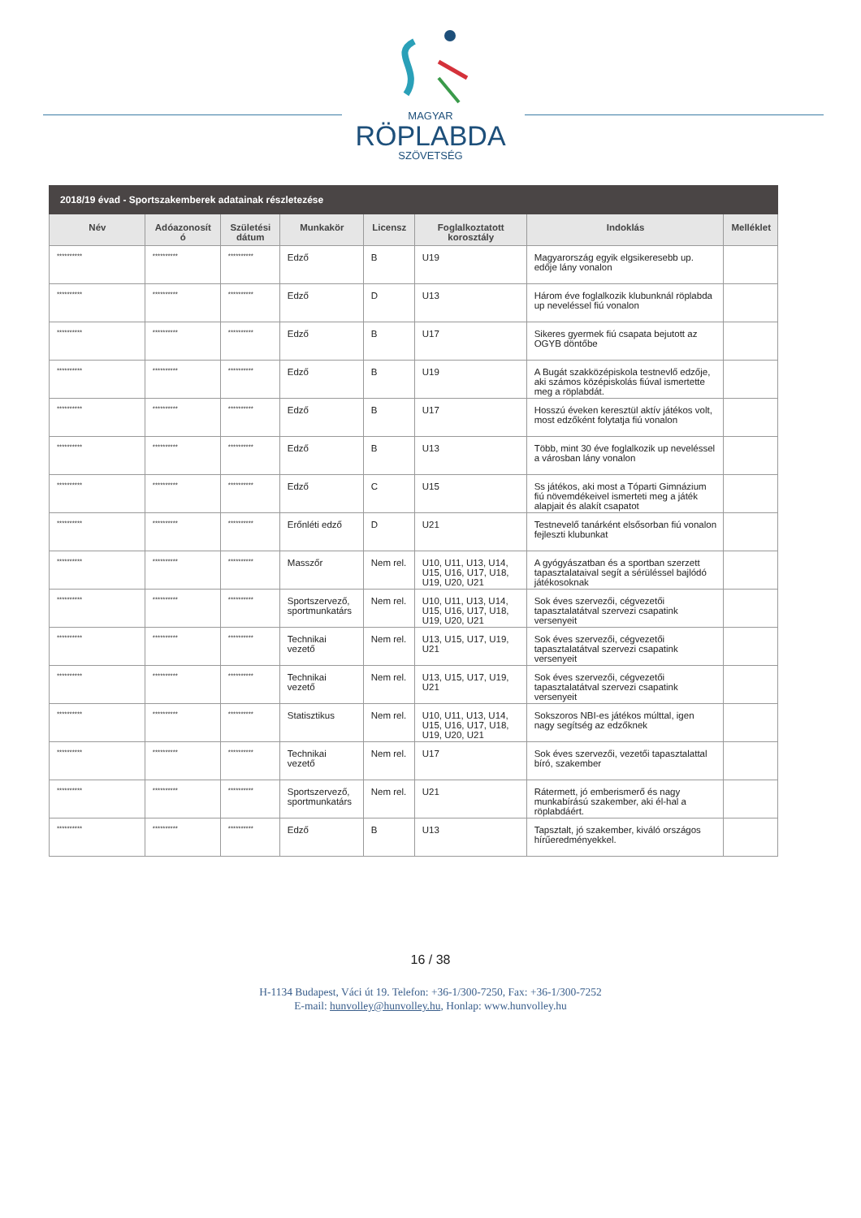MAGYAR
RÖPLABDA
SZÖVETSÉG
| 2018/19 évad - Sportszakemberek adatainak részletezése | | | | | | | |
| Név | Adóazonosít ó | Születési dátum | Munkakör | Licensz | Foglalkoztatott korosztály | Indoklás | Melléklet |
| ********** | ********** | ********** | Edző | B | U19 | Magyarország egyik elgsikeresebb up. edője lány vonalon | |
| ********** | ********** | ********** | Edző | D | U13 | Három éve foglalkozik klubunknál röplabda up neveléssel fiú vonalon | |
| ********** | ********** | ********** | Edző | B | U17 | Sikeres gyermek fiú csapata bejutott az OGYB döntőbe | |
| ********** | ********** | ********** | Edző | B | U19 | A Bugát szakközépiskola testnevlő edzője, aki számos középiskolás fiúval ismertette meg a röplabdát. | |
| ********** | ********** | ********** | Edző | B | U17 | Hosszú éveken keresztül aktív játékos volt, most edzőként folytatja fiú vonalon | |
| ********** | ********** | ********** | Edző | B | U13 | Több, mint 30 éve foglalkozik up neveléssel a városban lány vonalon | |
| ********** | ********** | ********** | Edző | C | U15 | Ss játékos, aki most a Tóparti Gimnázium fiú növemdékeivel ismerteti meg a játék alapjait és alakít csapatot | |
| ********** | ********** | ********** | Erőnléti edző | D | U21 | Testnevelő tanárként elsősorban fiú vonalon fejleszti klubunkat | |
| ********** | ********** | ********** | Masszőr | Nem rel. | U10, U11, U13, U14, U15, U16, U17, U18, U19, U20, U21 | A gyógyászatban és a sportban szerzett tapasztalataival segít a sérüléssel bajlódó játékosoknak | |
| ********** | ********** | ********** | Sportszervező, sportmunkatárs | Nem rel. | U10, U11, U13, U14, U15, U16, U17, U18, U19, U20, U21 | Sok éves szervezői, cégvezetői tapasztalatátval szervezi csapatink versenyeit | |
| ********** | ********** | ********** | Technikai vezető | Nem rel. | U13, U15, U17, U19, U21 | Sok éves szervezői, cégvezetői tapasztalatátval szervezi csapatink versenyeit | |
| ********** | ********** | ********** | Technikai vezető | Nem rel. | U13, U15, U17, U19, U21 | Sok éves szervezői, cégvezetői tapasztalatátval szervezi csapatink versenyeit | |
| ********** | ********** | ********** | Statisztikus | Nem rel. | U10, U11, U13, U14, U15, U16, U17, U18, U19, U20, U21 | Sokszoros NBI-es játékos múlttal, igen nagy segítség az edzőknek | |
| ********** | ********** | ********** | Technikai vezető | Nem rel. | U17 | Sok éves szervezői, vezetői tapasztalattal bíró, szakember | |
| ********** | ********** | ********** | Sportszervező, sportmunkatárs | Nem rel. | U21 | Rátermett, jó emberismerő és nagy munkabírású szakember, aki él-hal a röplabdáért. | |
| ********** | ********** | ********** | Edző | B | U13 | Tapsztalt, jó szakember, kiváló országos hírűeredményekkel. | |
16 / 38
H-1134 Budapest, Váci út 19. Telefon: +36-1/300-7250, Fax: +36-1/300-7252
E-mail: hunvolley@hunvolley.hu, Honlap: www.hunvolley.hu